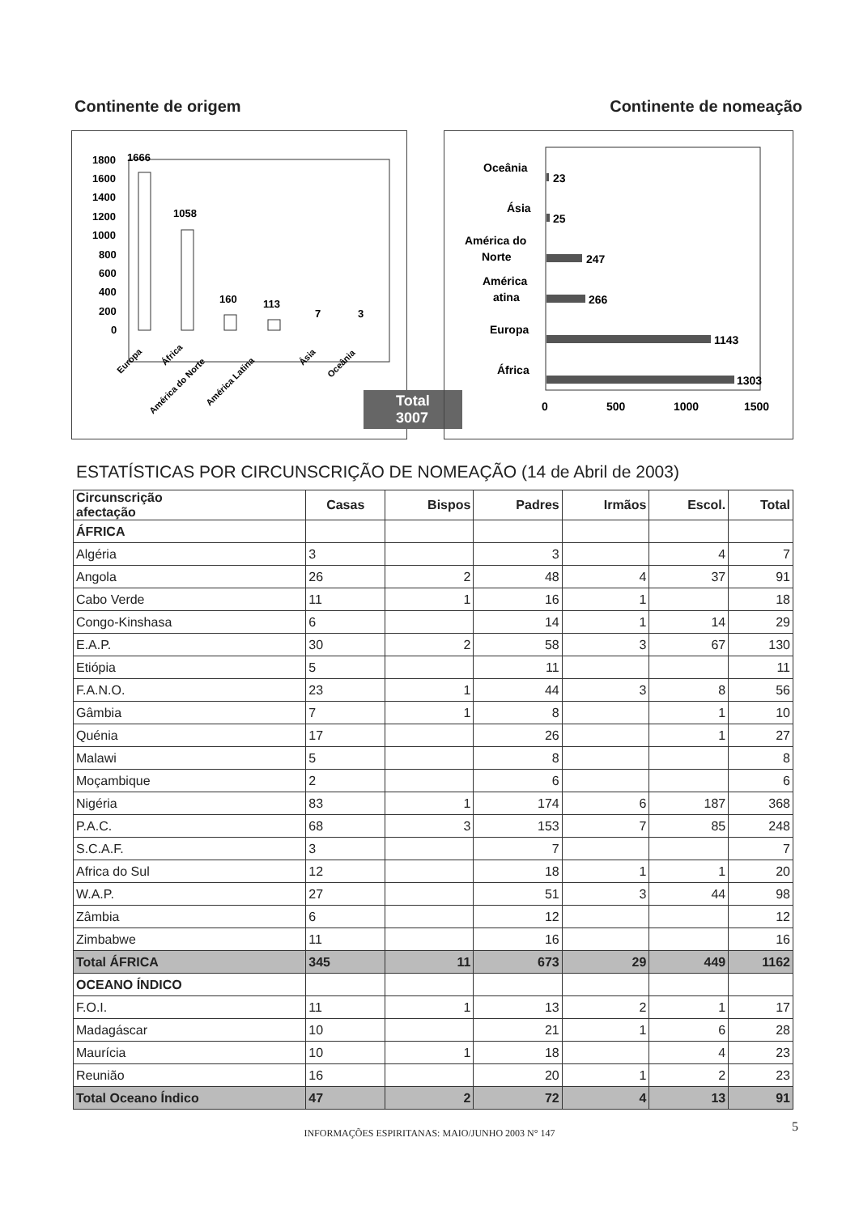Continente de origem Continente de nomeação
1800
1600
1400
1200
1000
800
600
400
200
0
1666
1058
160
113
7
3
Europa
África
América do Norte
América Latina
Ásia
Oceânia
Total 3007
Oceânia
23
Ásia
25
América do
Norte
247
América
atina
266
Europa
1143
África
1303
0
500
1000
1500
ESTATÍSTICAS POR CIRCUNSCRIÇÃO DE NOMEAÇÃO (14 de Abril de 2003)
| Circunscrição afectação | Casas | Bispos | Padres | Irmãos | Escol. | Total |
| --- | --- | --- | --- | --- | --- | --- |
| ÁFRICA | | | | | | |
| Algéria | 3 | | 3 | | 4 | 7 |
| Angola | 26 | 2 | 48 | 4 | 37 | 91 |
| Cabo Verde | 11 | 1 | 16 | 1 | | 18 |
| Congo-Kinshasa | 6 | | 14 | 1 | 14 | 29 |
| E.A.P. | 30 | 2 | 58 | 3 | 67 | 130 |
| Etiópia | 5 | | 11 | | | 11 |
| F.A.N.O. | 23 | 1 | 44 | 3 | 8 | 56 |
| Gâmbia | 7 | 1 | 8 | | 1 | 10 |
| Quénia | 17 | | 26 | | 1 | 27 |
| Malawi | 5 | | 8 | | | 8 |
| Moçambique | 2 | | 6 | | | 6 |
| Nigéria | 83 | 1 | 174 | 6 | 187 | 368 |
| P.A.C. | 68 | 3 | 153 | 7 | 85 | 248 |
| S.C.A.F. | 3 | | 7 | | | 7 |
| Africa do Sul | 12 | | 18 | 1 | 1 | 20 |
| W.A.P. | 27 | | 51 | 3 | 44 | 98 |
| Zâmbia | 6 | | 12 | | | 12 |
| Zimbabwe | 11 | | 16 | | | 16 |
| Total ÁFRICA | 345 | 11 | 673 | 29 | 449 | 1162 |
| OCEANO ÍNDICO | | | | | | |
| F.O.I. | 11 | 1 | 13 | 2 | 1 | 17 |
| Madagáscar | 10 | | 21 | 1 | 6 | 28 |
| Maurícia | 10 | 1 | 18 | | 4 | 23 |
| Reunião | 16 | | 20 | 1 | 2 | 23 |
| Total Oceano Índico | 47 | 2 | 72 | 4 | 13 | 91 |
INFORMAÇÕES ESPIRITANAS: MAIO/JUNHO 2003 N° 147 5